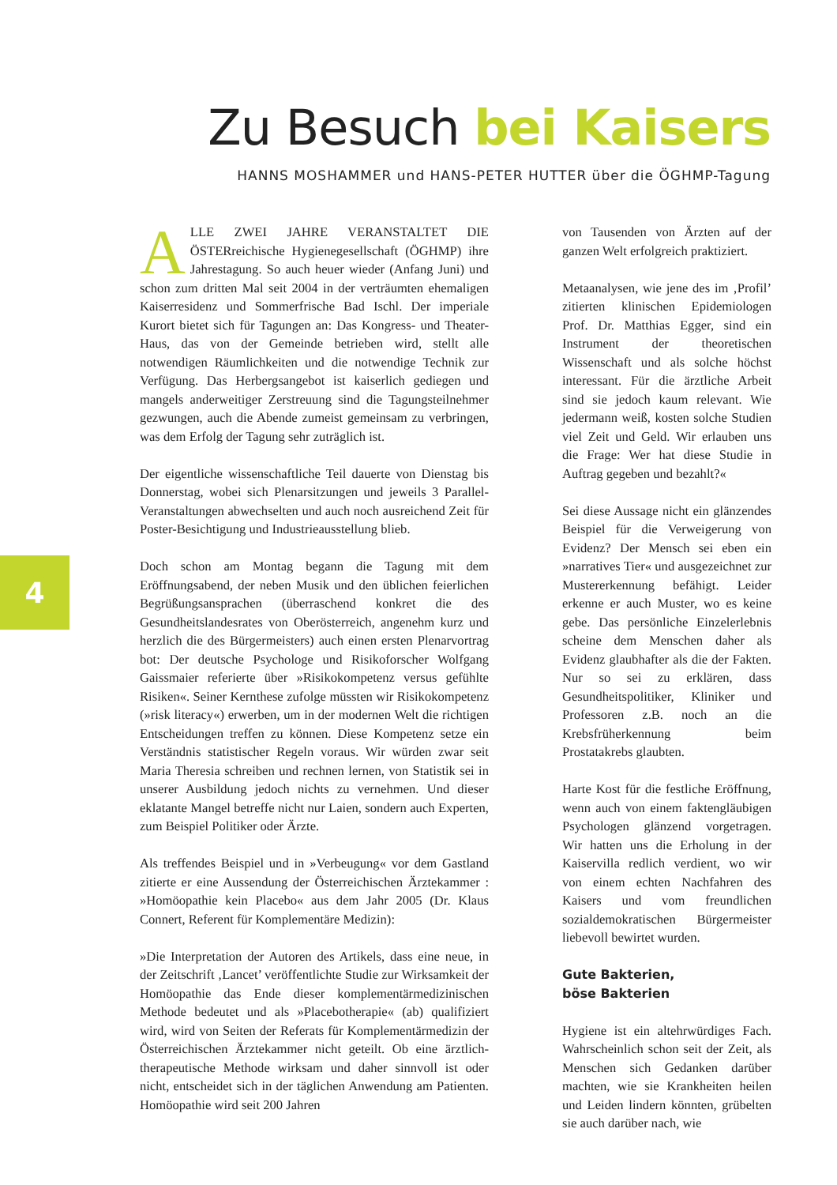Zu Besuch bei Kaisers
HANNS MOSHAMMER und HANS-PETER HUTTER über die ÖGHMP-Tagung
4
ALLE ZWEI JAHRE VERANSTALTET DIE ÖSTERreichische Hygienegesellschaft (ÖGHMP) ihre Jahrestagung. So auch heuer wieder (Anfang Juni) und schon zum dritten Mal seit 2004 in der verträumten ehemaligen Kaiserresidenz und Sommerfrische Bad Ischl. Der imperiale Kurort bietet sich für Tagungen an: Das Kongress- und Theater-Haus, das von der Gemeinde betrieben wird, stellt alle notwendigen Räumlichkeiten und die notwendige Technik zur Verfügung. Das Herbergsangebot ist kaiserlich gediegen und mangels anderweitiger Zerstreuung sind die Tagungsteilnehmer gezwungen, auch die Abende zumeist gemeinsam zu verbringen, was dem Erfolg der Tagung sehr zuträglich ist.
Der eigentliche wissenschaftliche Teil dauerte von Dienstag bis Donnerstag, wobei sich Plenarsitzungen und jeweils 3 Parallel-Veranstaltungen abwechselten und auch noch ausreichend Zeit für Poster-Besichtigung und Industrieausstellung blieb.
Doch schon am Montag begann die Tagung mit dem Eröffnungsabend, der neben Musik und den üblichen feierlichen Begrüßungsansprachen (überraschend konkret die des Gesundheitslandesrates von Oberösterreich, angenehm kurz und herzlich die des Bürgermeisters) auch einen ersten Plenarvortrag bot: Der deutsche Psychologe und Risikoforscher Wolfgang Gaissmaier referierte über »Risikokompetenz versus gefühlte Risiken«. Seiner Kernthese zufolge müssten wir Risikokompetenz (»risk literacy«) erwerben, um in der modernen Welt die richtigen Entscheidungen treffen zu können. Diese Kompetenz setze ein Verständnis statistischer Regeln voraus. Wir würden zwar seit Maria Theresia schreiben und rechnen lernen, von Statistik sei in unserer Ausbildung jedoch nichts zu vernehmen. Und dieser eklatante Mangel betreffe nicht nur Laien, sondern auch Experten, zum Beispiel Politiker oder Ärzte.
Als treffendes Beispiel und in »Verbeugung« vor dem Gastland zitierte er eine Aussendung der Österreichischen Ärztekammer : »Homöopathie kein Placebo« aus dem Jahr 2005 (Dr. Klaus Connert, Referent für Komplementäre Medizin):
»Die Interpretation der Autoren des Artikels, dass eine neue, in der Zeitschrift ‚Lancet’ veröffentlichte Studie zur Wirksamkeit der Homöopathie das Ende dieser komplementärmedizinischen Methode bedeutet und als »Placebotherapie« (ab) qualifiziert wird, wird von Seiten der Referats für Komplementärmedizin der Österreichischen Ärztekammer nicht geteilt. Ob eine ärztlich-therapeutische Methode wirksam und daher sinnvoll ist oder nicht, entscheidet sich in der täglichen Anwendung am Patienten. Homöopathie wird seit 200 Jahren
von Tausenden von Ärzten auf der ganzen Welt erfolgreich praktiziert.
Metaanalysen, wie jene des im ‚Profil’ zitierten klinischen Epidemiologen Prof. Dr. Matthias Egger, sind ein Instrument der theoretischen Wissenschaft und als solche höchst interessant. Für die ärztliche Arbeit sind sie jedoch kaum relevant. Wie jedermann weiß, kosten solche Studien viel Zeit und Geld. Wir erlauben uns die Frage: Wer hat diese Studie in Auftrag gegeben und bezahlt?«
Sei diese Aussage nicht ein glänzendes Beispiel für die Verweigerung von Evidenz? Der Mensch sei eben ein »narratives Tier« und ausgezeichnet zur Mustererkennung befähigt. Leider erkenne er auch Muster, wo es keine gebe. Das persönliche Einzelerlebnis scheine dem Menschen daher als Evidenz glaubhafter als die der Fakten. Nur so sei zu erklären, dass Gesundheitspolitiker, Kliniker und Professoren z.B. noch an die Krebsfrüherkennung beim Prostatakrebs glaubten.
Harte Kost für die festliche Eröffnung, wenn auch von einem faktengläubigen Psychologen glänzend vorgetragen. Wir hatten uns die Erholung in der Kaiservilla redlich verdient, wo wir von einem echten Nachfahren des Kaisers und vom freundlichen sozialdemokratischen Bürgermeister liebevoll bewirtet wurden.
Gute Bakterien,
böse Bakterien
Hygiene ist ein altehrwürdiges Fach. Wahrscheinlich schon seit der Zeit, als Menschen sich Gedanken darüber machten, wie sie Krankheiten heilen und Leiden lindern könnten, grübelten sie auch darüber nach, wie